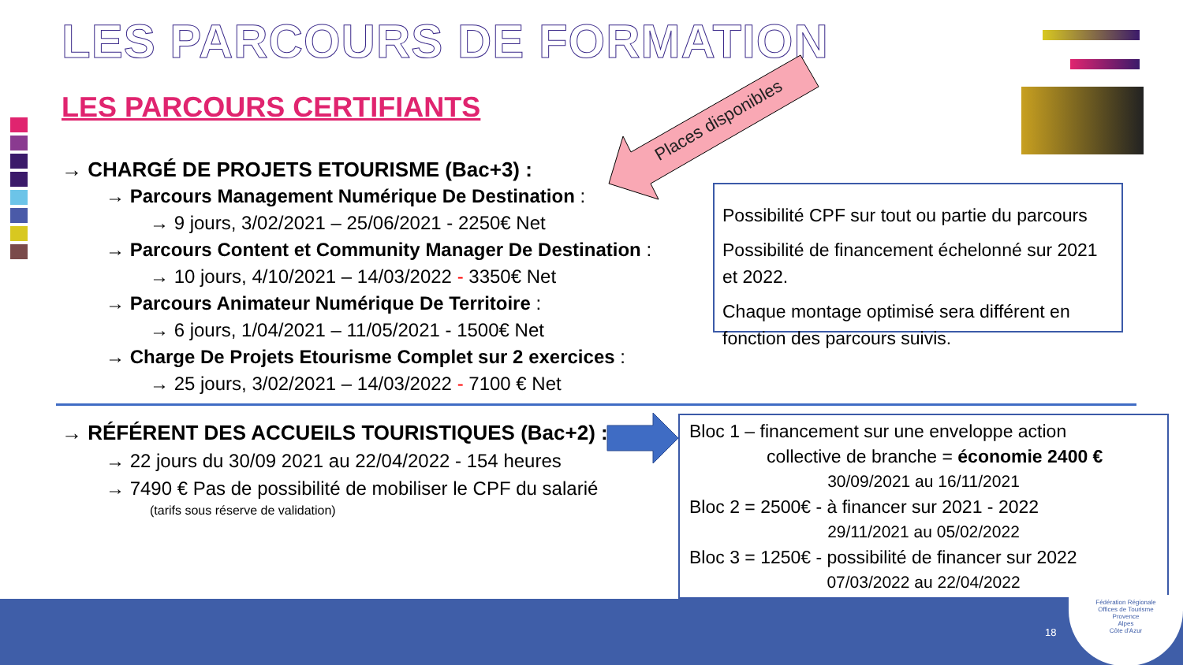LES PARCOURS DE FORMATION
LES PARCOURS CERTIFIANTS Places disponibles
→ CHARGÉ DE PROJETS ETOURISME (Bac+3) :
→ Parcours Management Numérique De Destination :
→ 9 jours, 3/02/2021 – 25/06/2021 - 2250€ Net
→ Parcours Content et Community Manager De Destination :
→ 10 jours, 4/10/2021 – 14/03/2022 - 3350€ Net
→ Parcours Animateur Numérique De Territoire :
→ 6 jours, 1/04/2021 – 11/05/2021 - 1500€ Net
→ Charge De Projets Etourisme Complet sur 2 exercices :
→ 25 jours, 3/02/2021 – 14/03/2022 - 7100 € Net
Possibilité CPF sur tout ou partie du parcours
Possibilité de financement échelonné sur 2021 et 2022.
Chaque montage optimisé sera différent en fonction des parcours suivis.
→ RÉFÉRENT DES ACCUEILS TOURISTIQUES (Bac+2) :
→ 22 jours du 30/09 2021 au 22/04/2022 - 154 heures
→ 7490 € Pas de possibilité de mobiliser le CPF du salarié
(tarifs sous réserve de validation)
Bloc 1 – financement sur une enveloppe action
collective de branche = économie 2400 €
30/09/2021 au 16/11/2021
Bloc 2 = 2500€ - à financer sur 2021 - 2022
29/11/2021 au 05/02/2022
Bloc 3 = 1250€ - possibilité de financer sur 2022
07/03/2022 au 22/04/2022
18
Fédération Régionale
Offices de Tourisme
Provence
Alpes
Côte d'Azur